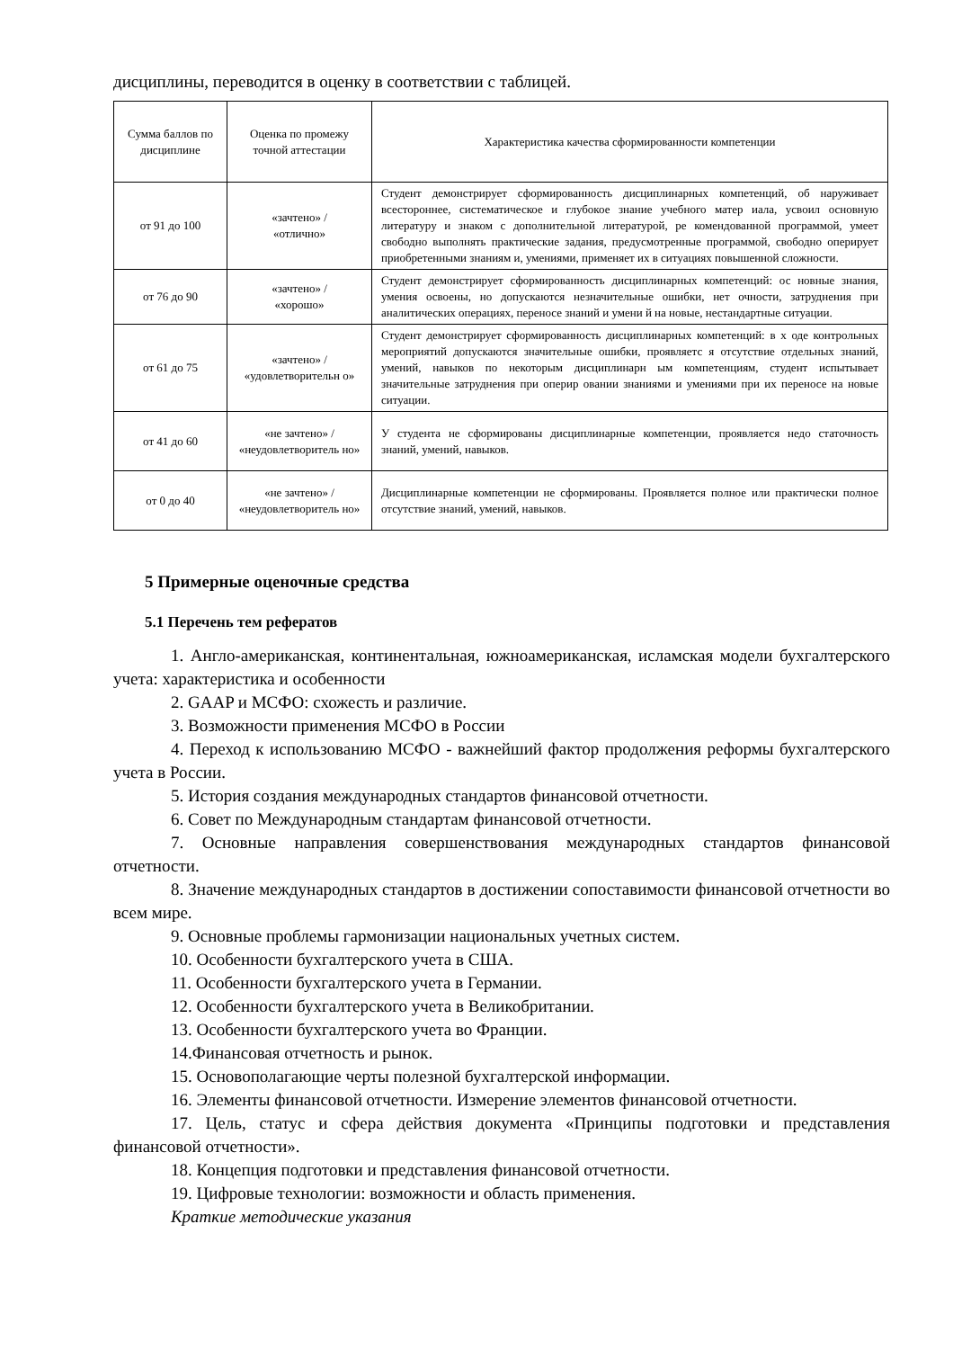дисциплины, переводится в оценку в соответствии с таблицей.
| Сумма баллов по дисциплине | Оценка по промежу точной аттестации | Характеристика качества сформированности компетенции |
| от 91 до 100 | «зачтено» / «отлично» | Студент демонстрирует сформированность дисциплинарных компетенций, об наруживает всестороннее, систематическое и глубокое знание учебного матер иала, усвоил основную литературу и знаком с дополнительной литературой, ре комендованной программой, умеет свободно выполнять практические задания, предусмотренные программой, свободно оперирует приобретенными знаниям и, умениями, применяет их в ситуациях повышенной сложности. |
| от 76 до 90 | «зачтено» / «хорошо» | Студент демонстрирует сформированность дисциплинарных компетенций: ос новные знания, умения освоены, но допускаются незначительные ошибки, нет очности, затруднения при аналитических операциях, переносе знаний и умени й на новые, нестандартные ситуации. |
| от 61 до 75 | «зачтено» / «удовлетворительн о» | Студент демонстрирует сформированность дисциплинарных компетенций: в х оде контрольных мероприятий допускаются значительные ошибки, проявляетс я отсутствие отдельных знаний, умений, навыков по некоторым дисциплинарн ым компетенциям, студент испытывает значительные затруднения при оперир овании знаниями и умениями при их переносе на новые ситуации. |
| от 41 до 60 | «не зачтено» / «неудовлетворитель но» | У студента не сформированы дисциплинарные компетенции, проявляется недо статочность знаний, умений, навыков. |
| от 0 до 40 | «не зачтено» / «неудовлетворитель но» | Дисциплинарные компетенции не сформированы. Проявляется полное или практически полное отсутствие знаний, умений, навыков. |
5 Примерные оценочные средства
5.1 Перечень тем рефератов
1. Англо-американская, континентальная, южноамериканская, исламская модели бухгалтерского учета: характеристика и особенности
2. GAAP и МСФО: схожесть и различие.
3. Возможности применения МСФО в России
4. Переход к использованию МСФО - важнейший фактор продолжения реформы бухгалтерского учета в России.
5. История создания международных стандартов финансовой отчетности.
6. Совет по Международным стандартам финансовой отчетности.
7. Основные направления совершенствования международных стандартов финансовой отчетности.
8. Значение международных стандартов в достижении сопоставимости финансовой отчетности во всем мире.
9. Основные проблемы гармонизации национальных учетных систем.
10. Особенности бухгалтерского учета в США.
11. Особенности бухгалтерского учета в Германии.
12. Особенности бухгалтерского учета в Великобритании.
13. Особенности бухгалтерского учета во Франции.
14.Финансовая отчетность и рынок.
15. Основополагающие черты полезной бухгалтерской информации.
16. Элементы финансовой отчетности. Измерение элементов финансовой отчетности.
17. Цель, статус и сфера действия документа «Принципы подготовки и представления финансовой отчетности».
18. Концепция подготовки и представления финансовой отчетности.
19. Цифровые технологии: возможности и область применения.
Краткие методические указания